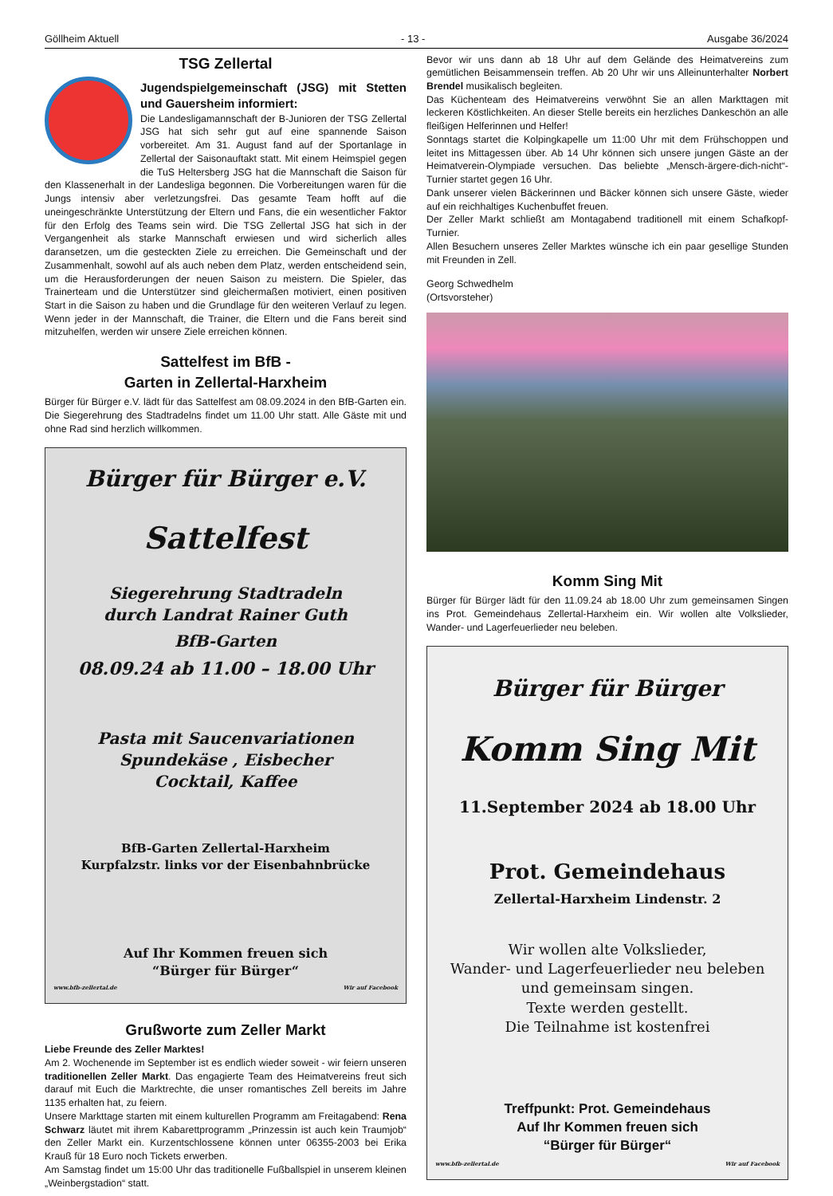Göllheim Aktuell - 13 - Ausgabe 36/2024
TSG Zellertal
Jugendspielgemeinschaft (JSG) mit Stetten und Gauersheim informiert:
Die Landesligamannschaft der B-Junioren der TSG Zellertal JSG hat sich sehr gut auf eine spannende Saison vorbereitet. Am 31. August fand auf der Sportanlage in Zellertal der Saisonauftakt statt. Mit einem Heimspiel gegen die TuS Heltersberg JSG hat die Mannschaft die Saison für den Klassenerhalt in der Landesliga begonnen. Die Vorbereitungen waren für die Jungs intensiv aber verletzungsfrei. Das gesamte Team hofft auf die uneingeschränkte Unterstützung der Eltern und Fans, die ein wesentlicher Faktor für den Erfolg des Teams sein wird. Die TSG Zellertal JSG hat sich in der Vergangenheit als starke Mannschaft erwiesen und wird sicherlich alles daransetzen, um die gesteckten Ziele zu erreichen. Die Gemeinschaft und der Zusammenhalt, sowohl auf als auch neben dem Platz, werden entscheidend sein, um die Herausforderungen der neuen Saison zu meistern. Die Spieler, das Trainerteam und die Unterstützer sind gleichermaßen motiviert, einen positiven Start in die Saison zu haben und die Grundlage für den weiteren Verlauf zu legen. Wenn jeder in der Mannschaft, die Trainer, die Eltern und die Fans bereit sind mitzuhelfen, werden wir unsere Ziele erreichen können.
Sattelfest im BfB -
Garten in Zellertal-Harxheim
Bürger für Bürger e.V. lädt für das Sattelfest am 08.09.2024 in den BfB-Garten ein. Die Siegerehrung des Stadtradelns findet um 11.00 Uhr statt. Alle Gäste mit und ohne Rad sind herzlich willkommen.
Bürger für Bürger e.V.
Sattelfest
Siegerehrung Stadtradeln
durch Landrat Rainer Guth
BfB-Garten
08.09.24 ab 11.00 – 18.00 Uhr
Pasta mit Saucenvariationen
Spundekäse , Eisbecher
Cocktail, Kaffee
BfB-Garten Zellertal-Harxheim
Kurpfalzstr. links vor der Eisenbahnbrücke
Auf Ihr Kommen freuen sich
“Bürger für Bürger“
www.bfb-zellertal.de Wir auf Facebook
Grußworte zum Zeller Markt
Liebe Freunde des Zeller Marktes!
Am 2. Wochenende im September ist es endlich wieder soweit - wir feiern unseren traditionellen Zeller Markt. Das engagierte Team des Heimatvereins freut sich darauf mit Euch die Marktrechte, die unser romantisches Zell bereits im Jahre 1135 erhalten hat, zu feiern.
Unsere Markttage starten mit einem kulturellen Programm am Freitagabend: Rena Schwarz läutet mit ihrem Kabarettprogramm „Prinzessin ist auch kein Traumjob“ den Zeller Markt ein. Kurzentschlossene können unter 06355-2003 bei Erika Krauß für 18 Euro noch Tickets erwerben.
Am Samstag findet um 15:00 Uhr das traditionelle Fußballspiel in unserem kleinen „Weinbergstadion“ statt.
Bevor wir uns dann ab 18 Uhr auf dem Gelände des Heimatvereins zum gemütlichen Beisammensein treffen. Ab 20 Uhr wir uns Alleinunterhalter Norbert Brendel musikalisch begleiten.
Das Küchenteam des Heimatvereins verwöhnt Sie an allen Markttagen mit leckeren Köstlichkeiten. An dieser Stelle bereits ein herzliches Dankeschön an alle fleißigen Helferinnen und Helfer!
Sonntags startet die Kolpingkapelle um 11:00 Uhr mit dem Frühschoppen und leitet ins Mittagessen über. Ab 14 Uhr können sich unsere jungen Gäste an der Heimatverein-Olympiade versuchen. Das beliebte „Mensch-ärgere-dich-nicht“-Turnier startet gegen 16 Uhr.
Dank unserer vielen Bäckerinnen und Bäcker können sich unsere Gäste, wieder auf ein reichhaltiges Kuchenbuffet freuen.
Der Zeller Markt schließt am Montagabend traditionell mit einem Schafkopf-Turnier.
Allen Besuchern unseres Zeller Marktes wünsche ich ein paar gesellige Stunden mit Freunden in Zell.
Georg Schwedhelm
(Ortsvorsteher)
Komm Sing Mit
Bürger für Bürger lädt für den 11.09.24 ab 18.00 Uhr zum gemeinsamen Singen ins Prot. Gemeindehaus Zellertal-Harxheim ein. Wir wollen alte Volkslieder, Wander- und Lagerfeuerlieder neu beleben.
Bürger für Bürger
Komm Sing Mit
11.September 2024 ab 18.00 Uhr
Prot. Gemeindehaus
Zellertal-Harxheim Lindenstr. 2
Wir wollen alte Volkslieder,
Wander- und Lagerfeuerlieder neu beleben
und gemeinsam singen.
Texte werden gestellt.
Die Teilnahme ist kostenfrei
Treffpunkt: Prot. Gemeindehaus
Auf Ihr Kommen freuen sich
“Bürger für Bürger“
www.bfb-zellertal.de Wir auf Facebook